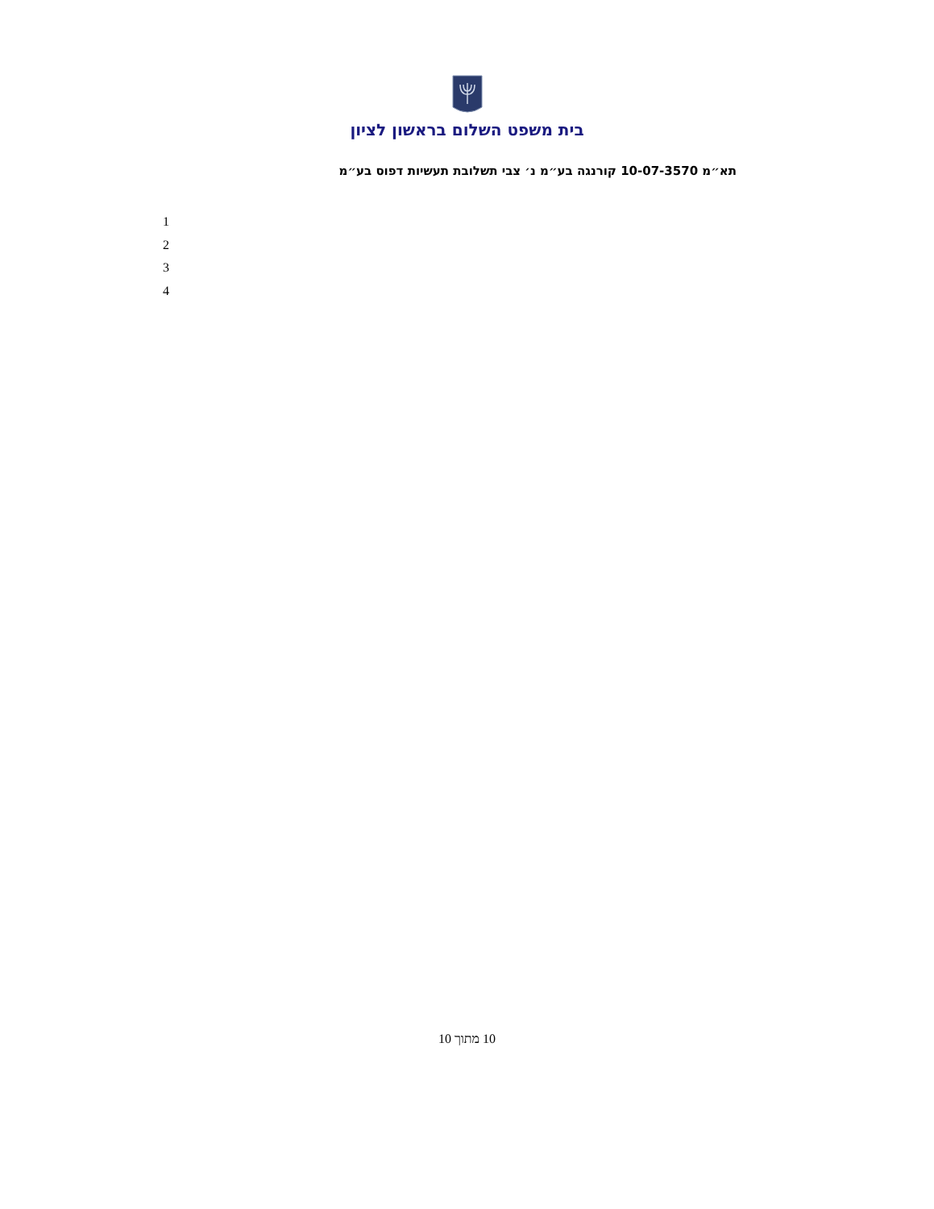בית משפט השלום בראשון לציון
תא״מ 10-07-3570 קורנגה בע״מ נ׳ צבי תשלובת תעשיות דפוס בע״מ
1
2
3
4
10 מתוך 10